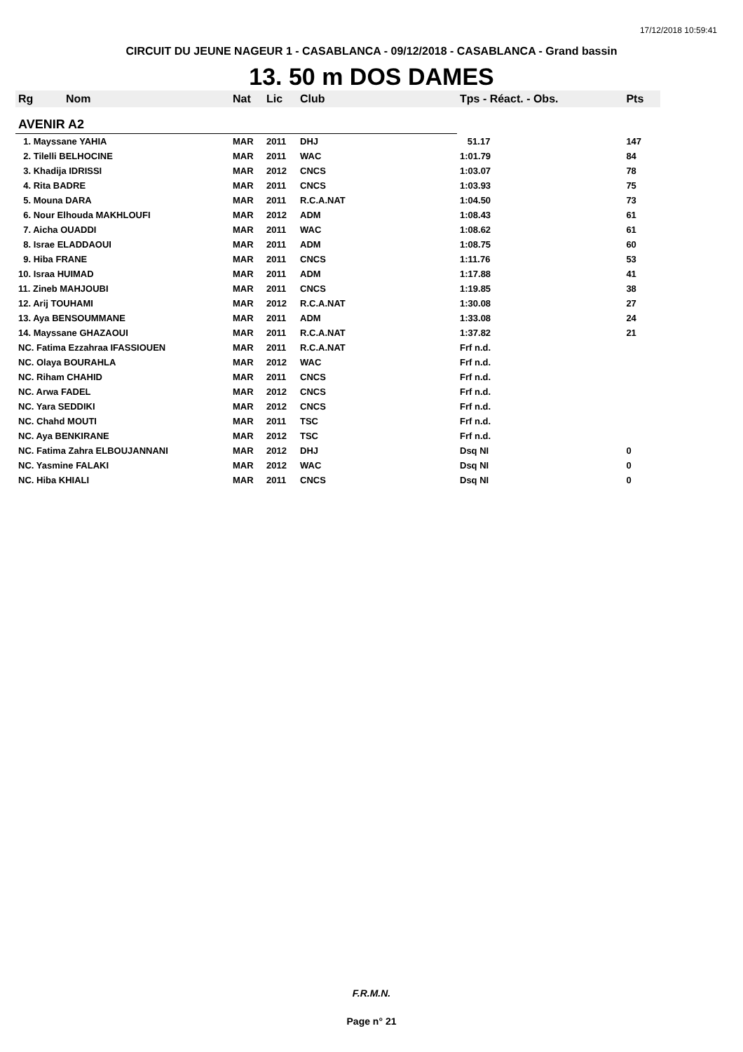17/12/2018 10:59:41
CIRCUIT DU JEUNE NAGEUR 1 - CASABLANCA - 09/12/2018 - CASABLANCA - Grand bassin
13. 50 m DOS DAMES
| Rg | Nom | Nat | Lic | Club | Tps - Réact. - Obs. | Pts |
| --- | --- | --- | --- | --- | --- | --- |
| AVENIR A2 | | | | | | |
| 1. Mayssane YAHIA | | MAR | 2011 | DHJ | 51.17 | 147 |
| 2. Tilelli BELHOCINE | | MAR | 2011 | WAC | 1:01.79 | 84 |
| 3. Khadija IDRISSI | | MAR | 2012 | CNCS | 1:03.07 | 78 |
| 4. Rita BADRE | | MAR | 2011 | CNCS | 1:03.93 | 75 |
| 5. Mouna DARA | | MAR | 2011 | R.C.A.NAT | 1:04.50 | 73 |
| 6. Nour Elhouda MAKHLOUFI | | MAR | 2012 | ADM | 1:08.43 | 61 |
| 7. Aicha OUADDI | | MAR | 2011 | WAC | 1:08.62 | 61 |
| 8. Israe ELADDAOUI | | MAR | 2011 | ADM | 1:08.75 | 60 |
| 9. Hiba FRANE | | MAR | 2011 | CNCS | 1:11.76 | 53 |
| 10. Israa HUIMAD | | MAR | 2011 | ADM | 1:17.88 | 41 |
| 11. Zineb MAHJOUBI | | MAR | 2011 | CNCS | 1:19.85 | 38 |
| 12. Arij TOUHAMI | | MAR | 2012 | R.C.A.NAT | 1:30.08 | 27 |
| 13. Aya BENSOUMMANE | | MAR | 2011 | ADM | 1:33.08 | 24 |
| 14. Mayssane GHAZAOUI | | MAR | 2011 | R.C.A.NAT | 1:37.82 | 21 |
| NC. Fatima Ezzahraa IFASSIOUEN | | MAR | 2011 | R.C.A.NAT | Frf n.d. | |
| NC. Olaya BOURAHLA | | MAR | 2012 | WAC | Frf n.d. | |
| NC. Riham CHAHID | | MAR | 2011 | CNCS | Frf n.d. | |
| NC. Arwa FADEL | | MAR | 2012 | CNCS | Frf n.d. | |
| NC. Yara SEDDIKI | | MAR | 2012 | CNCS | Frf n.d. | |
| NC. Chahd MOUTI | | MAR | 2011 | TSC | Frf n.d. | |
| NC. Aya BENKIRANE | | MAR | 2012 | TSC | Frf n.d. | |
| NC. Fatima Zahra ELBOUJANNANI | | MAR | 2012 | DHJ | Dsq NI | 0 |
| NC. Yasmine FALAKI | | MAR | 2012 | WAC | Dsq NI | 0 |
| NC. Hiba KHIALI | | MAR | 2011 | CNCS | Dsq NI | 0 |
F.R.M.N.
Page n° 21